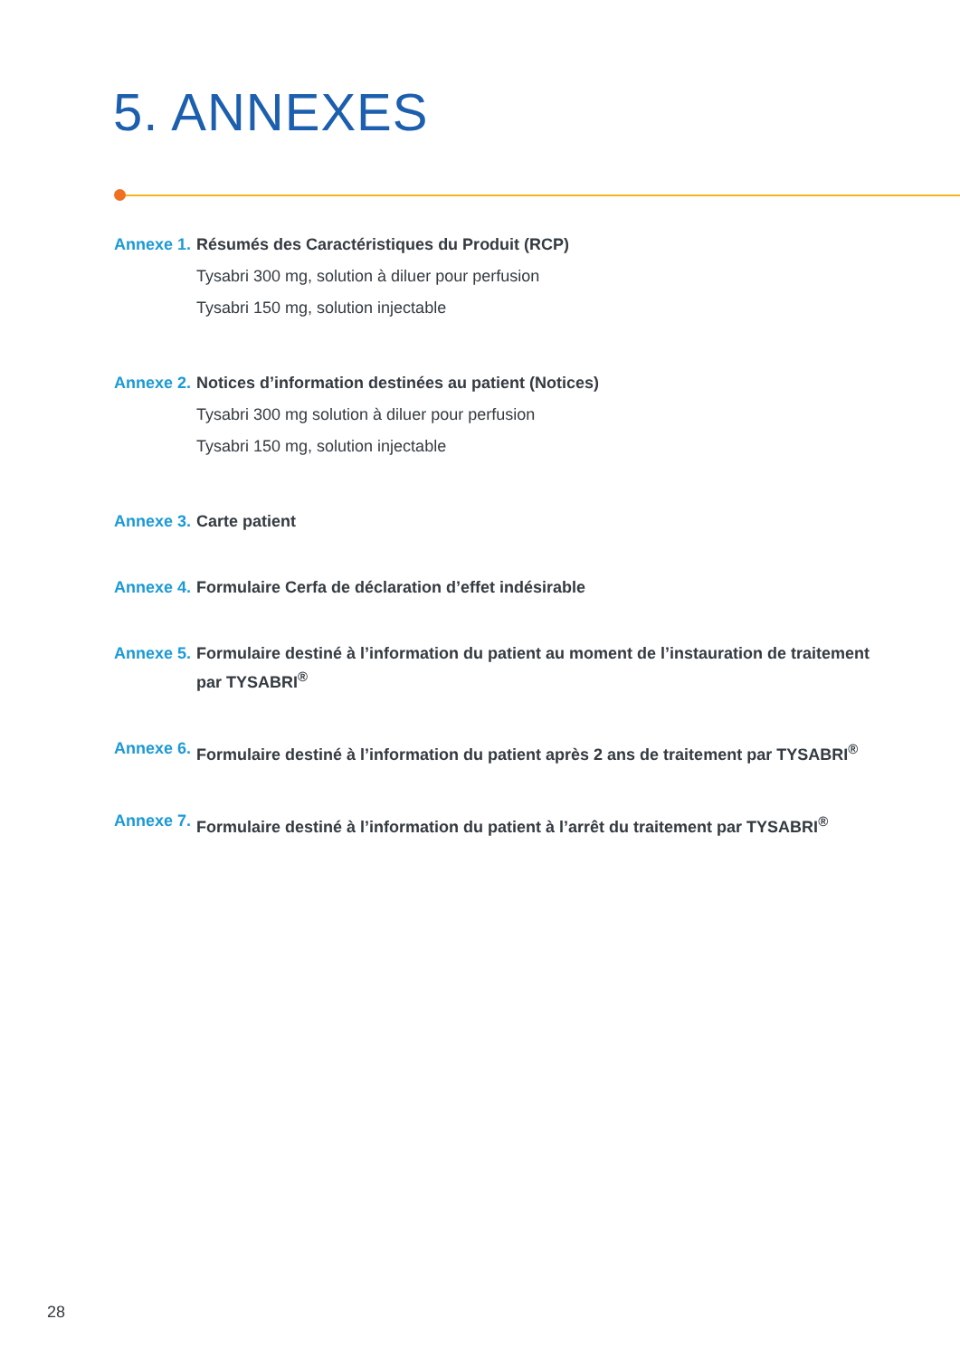5. ANNEXES
Annexe 1.
Résumés des Caractéristiques du Produit (RCP)
Tysabri 300 mg, solution à diluer pour perfusion
Tysabri 150 mg, solution injectable
Annexe 2.
Notices d’information destinées au patient (Notices)
Tysabri 300 mg solution à diluer pour perfusion
Tysabri 150 mg, solution injectable
Annexe 3.
Carte patient
Annexe 4.
Formulaire Cerfa de déclaration d’effet indésirable
Annexe 5.
Formulaire destiné à l’information du patient au moment de l’instauration de traitement par TYSABRI<sup>®</sup>
Annexe 6.
Formulaire destiné à l’information du patient après 2 ans de traitement par TYSABRI<sup>®</sup>
Annexe 7.
Formulaire destiné à l’information du patient à l’arrêt du traitement par TYSABRI<sup>®</sup>
28